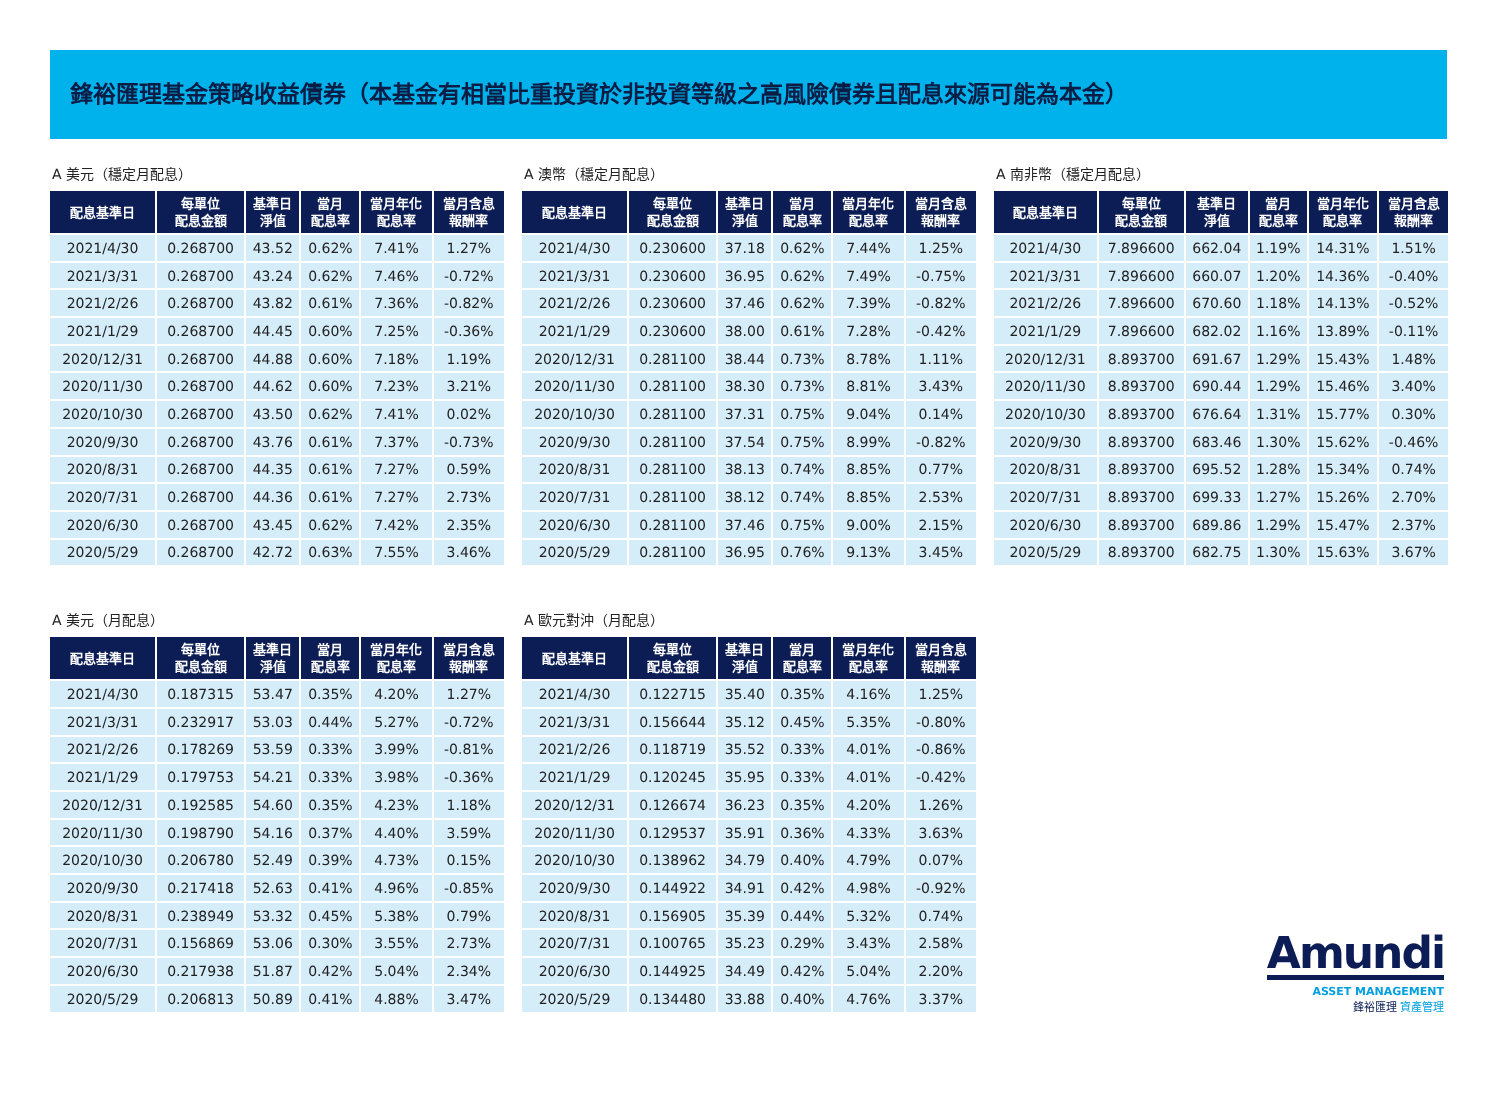鋒裕匯理基金策略收益債券（本基金有相當比重投資於非投資等級之高風險債券且配息來源可能為本金）
A 美元（穩定月配息）
| 配息基準日 | 每單位 配息金額 | 基準日 淨值 | 當月 配息率 | 當月年化 配息率 | 當月含息 報酬率 |
| --- | --- | --- | --- | --- | --- |
| 2021/4/30 | 0.268700 | 43.52 | 0.62% | 7.41% | 1.27% |
| 2021/3/31 | 0.268700 | 43.24 | 0.62% | 7.46% | -0.72% |
| 2021/2/26 | 0.268700 | 43.82 | 0.61% | 7.36% | -0.82% |
| 2021/1/29 | 0.268700 | 44.45 | 0.60% | 7.25% | -0.36% |
| 2020/12/31 | 0.268700 | 44.88 | 0.60% | 7.18% | 1.19% |
| 2020/11/30 | 0.268700 | 44.62 | 0.60% | 7.23% | 3.21% |
| 2020/10/30 | 0.268700 | 43.50 | 0.62% | 7.41% | 0.02% |
| 2020/9/30 | 0.268700 | 43.76 | 0.61% | 7.37% | -0.73% |
| 2020/8/31 | 0.268700 | 44.35 | 0.61% | 7.27% | 0.59% |
| 2020/7/31 | 0.268700 | 44.36 | 0.61% | 7.27% | 2.73% |
| 2020/6/30 | 0.268700 | 43.45 | 0.62% | 7.42% | 2.35% |
| 2020/5/29 | 0.268700 | 42.72 | 0.63% | 7.55% | 3.46% |
A 澳幣（穩定月配息）
| 配息基準日 | 每單位 配息金額 | 基準日 淨值 | 當月 配息率 | 當月年化 配息率 | 當月含息 報酬率 |
| --- | --- | --- | --- | --- | --- |
| 2021/4/30 | 0.230600 | 37.18 | 0.62% | 7.44% | 1.25% |
| 2021/3/31 | 0.230600 | 36.95 | 0.62% | 7.49% | -0.75% |
| 2021/2/26 | 0.230600 | 37.46 | 0.62% | 7.39% | -0.82% |
| 2021/1/29 | 0.230600 | 38.00 | 0.61% | 7.28% | -0.42% |
| 2020/12/31 | 0.281100 | 38.44 | 0.73% | 8.78% | 1.11% |
| 2020/11/30 | 0.281100 | 38.30 | 0.73% | 8.81% | 3.43% |
| 2020/10/30 | 0.281100 | 37.31 | 0.75% | 9.04% | 0.14% |
| 2020/9/30 | 0.281100 | 37.54 | 0.75% | 8.99% | -0.82% |
| 2020/8/31 | 0.281100 | 38.13 | 0.74% | 8.85% | 0.77% |
| 2020/7/31 | 0.281100 | 38.12 | 0.74% | 8.85% | 2.53% |
| 2020/6/30 | 0.281100 | 37.46 | 0.75% | 9.00% | 2.15% |
| 2020/5/29 | 0.281100 | 36.95 | 0.76% | 9.13% | 3.45% |
A 南非幣（穩定月配息）
| 配息基準日 | 每單位 配息金額 | 基準日 淨值 | 當月 配息率 | 當月年化 配息率 | 當月含息 報酬率 |
| --- | --- | --- | --- | --- | --- |
| 2021/4/30 | 7.896600 | 662.04 | 1.19% | 14.31% | 1.51% |
| 2021/3/31 | 7.896600 | 660.07 | 1.20% | 14.36% | -0.40% |
| 2021/2/26 | 7.896600 | 670.60 | 1.18% | 14.13% | -0.52% |
| 2021/1/29 | 7.896600 | 682.02 | 1.16% | 13.89% | -0.11% |
| 2020/12/31 | 8.893700 | 691.67 | 1.29% | 15.43% | 1.48% |
| 2020/11/30 | 8.893700 | 690.44 | 1.29% | 15.46% | 3.40% |
| 2020/10/30 | 8.893700 | 676.64 | 1.31% | 15.77% | 0.30% |
| 2020/9/30 | 8.893700 | 683.46 | 1.30% | 15.62% | -0.46% |
| 2020/8/31 | 8.893700 | 695.52 | 1.28% | 15.34% | 0.74% |
| 2020/7/31 | 8.893700 | 699.33 | 1.27% | 15.26% | 2.70% |
| 2020/6/30 | 8.893700 | 689.86 | 1.29% | 15.47% | 2.37% |
| 2020/5/29 | 8.893700 | 682.75 | 1.30% | 15.63% | 3.67% |
A 美元（月配息）
| 配息基準日 | 每單位 配息金額 | 基準日 淨值 | 當月 配息率 | 當月年化 配息率 | 當月含息 報酬率 |
| --- | --- | --- | --- | --- | --- |
| 2021/4/30 | 0.187315 | 53.47 | 0.35% | 4.20% | 1.27% |
| 2021/3/31 | 0.232917 | 53.03 | 0.44% | 5.27% | -0.72% |
| 2021/2/26 | 0.178269 | 53.59 | 0.33% | 3.99% | -0.81% |
| 2021/1/29 | 0.179753 | 54.21 | 0.33% | 3.98% | -0.36% |
| 2020/12/31 | 0.192585 | 54.60 | 0.35% | 4.23% | 1.18% |
| 2020/11/30 | 0.198790 | 54.16 | 0.37% | 4.40% | 3.59% |
| 2020/10/30 | 0.206780 | 52.49 | 0.39% | 4.73% | 0.15% |
| 2020/9/30 | 0.217418 | 52.63 | 0.41% | 4.96% | -0.85% |
| 2020/8/31 | 0.238949 | 53.32 | 0.45% | 5.38% | 0.79% |
| 2020/7/31 | 0.156869 | 53.06 | 0.30% | 3.55% | 2.73% |
| 2020/6/30 | 0.217938 | 51.87 | 0.42% | 5.04% | 2.34% |
| 2020/5/29 | 0.206813 | 50.89 | 0.41% | 4.88% | 3.47% |
A 歐元對沖（月配息）
| 配息基準日 | 每單位 配息金額 | 基準日 淨值 | 當月 配息率 | 當月年化 配息率 | 當月含息 報酬率 |
| --- | --- | --- | --- | --- | --- |
| 2021/4/30 | 0.122715 | 35.40 | 0.35% | 4.16% | 1.25% |
| 2021/3/31 | 0.156644 | 35.12 | 0.45% | 5.35% | -0.80% |
| 2021/2/26 | 0.118719 | 35.52 | 0.33% | 4.01% | -0.86% |
| 2021/1/29 | 0.120245 | 35.95 | 0.33% | 4.01% | -0.42% |
| 2020/12/31 | 0.126674 | 36.23 | 0.35% | 4.20% | 1.26% |
| 2020/11/30 | 0.129537 | 35.91 | 0.36% | 4.33% | 3.63% |
| 2020/10/30 | 0.138962 | 34.79 | 0.40% | 4.79% | 0.07% |
| 2020/9/30 | 0.144922 | 34.91 | 0.42% | 4.98% | -0.92% |
| 2020/8/31 | 0.156905 | 35.39 | 0.44% | 5.32% | 0.74% |
| 2020/7/31 | 0.100765 | 35.23 | 0.29% | 3.43% | 2.58% |
| 2020/6/30 | 0.144925 | 34.49 | 0.42% | 5.04% | 2.20% |
| 2020/5/29 | 0.134480 | 33.88 | 0.40% | 4.76% | 3.37% |
Amundi
ASSET MANAGEMENT
鋒裕匯理 資產管理